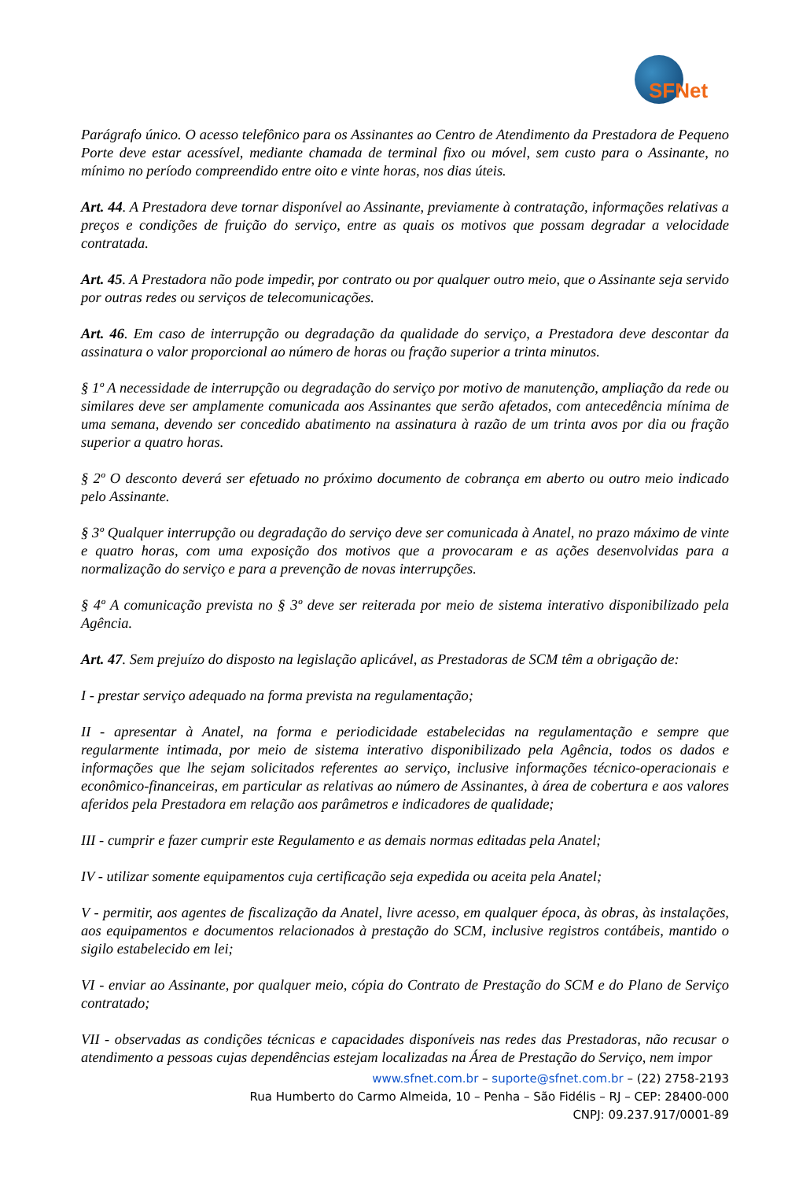SFNet
Parágrafo único. O acesso telefônico para os Assinantes ao Centro de Atendimento da Prestadora de Pequeno Porte deve estar acessível, mediante chamada de terminal fixo ou móvel, sem custo para o Assinante, no mínimo no período compreendido entre oito e vinte horas, nos dias úteis.
Art. 44. A Prestadora deve tornar disponível ao Assinante, previamente à contratação, informações relativas a preços e condições de fruição do serviço, entre as quais os motivos que possam degradar a velocidade contratada.
Art. 45. A Prestadora não pode impedir, por contrato ou por qualquer outro meio, que o Assinante seja servido por outras redes ou serviços de telecomunicações.
Art. 46. Em caso de interrupção ou degradação da qualidade do serviço, a Prestadora deve descontar da assinatura o valor proporcional ao número de horas ou fração superior a trinta minutos.
§ 1º A necessidade de interrupção ou degradação do serviço por motivo de manutenção, ampliação da rede ou similares deve ser amplamente comunicada aos Assinantes que serão afetados, com antecedência mínima de uma semana, devendo ser concedido abatimento na assinatura à razão de um trinta avos por dia ou fração superior a quatro horas.
§ 2º O desconto deverá ser efetuado no próximo documento de cobrança em aberto ou outro meio indicado pelo Assinante.
§ 3º Qualquer interrupção ou degradação do serviço deve ser comunicada à Anatel, no prazo máximo de vinte e quatro horas, com uma exposição dos motivos que a provocaram e as ações desenvolvidas para a normalização do serviço e para a prevenção de novas interrupções.
§ 4º A comunicação prevista no § 3º deve ser reiterada por meio de sistema interativo disponibilizado pela Agência.
Art. 47. Sem prejuízo do disposto na legislação aplicável, as Prestadoras de SCM têm a obrigação de:
I - prestar serviço adequado na forma prevista na regulamentação;
II - apresentar à Anatel, na forma e periodicidade estabelecidas na regulamentação e sempre que regularmente intimada, por meio de sistema interativo disponibilizado pela Agência, todos os dados e informações que lhe sejam solicitados referentes ao serviço, inclusive informações técnico-operacionais e econômico-financeiras, em particular as relativas ao número de Assinantes, à área de cobertura e aos valores aferidos pela Prestadora em relação aos parâmetros e indicadores de qualidade;
III - cumprir e fazer cumprir este Regulamento e as demais normas editadas pela Anatel;
IV - utilizar somente equipamentos cuja certificação seja expedida ou aceita pela Anatel;
V - permitir, aos agentes de fiscalização da Anatel, livre acesso, em qualquer época, às obras, às instalações, aos equipamentos e documentos relacionados à prestação do SCM, inclusive registros contábeis, mantido o sigilo estabelecido em lei;
VI - enviar ao Assinante, por qualquer meio, cópia do Contrato de Prestação do SCM e do Plano de Serviço contratado;
VII - observadas as condições técnicas e capacidades disponíveis nas redes das Prestadoras, não recusar o atendimento a pessoas cujas dependências estejam localizadas na Área de Prestação do Serviço, nem impor
www.sfnet.com.br – suporte@sfnet.com.br – (22) 2758-2193
Rua Humberto do Carmo Almeida, 10 – Penha – São Fidélis – RJ – CEP: 28400-000
CNPJ: 09.237.917/0001-89